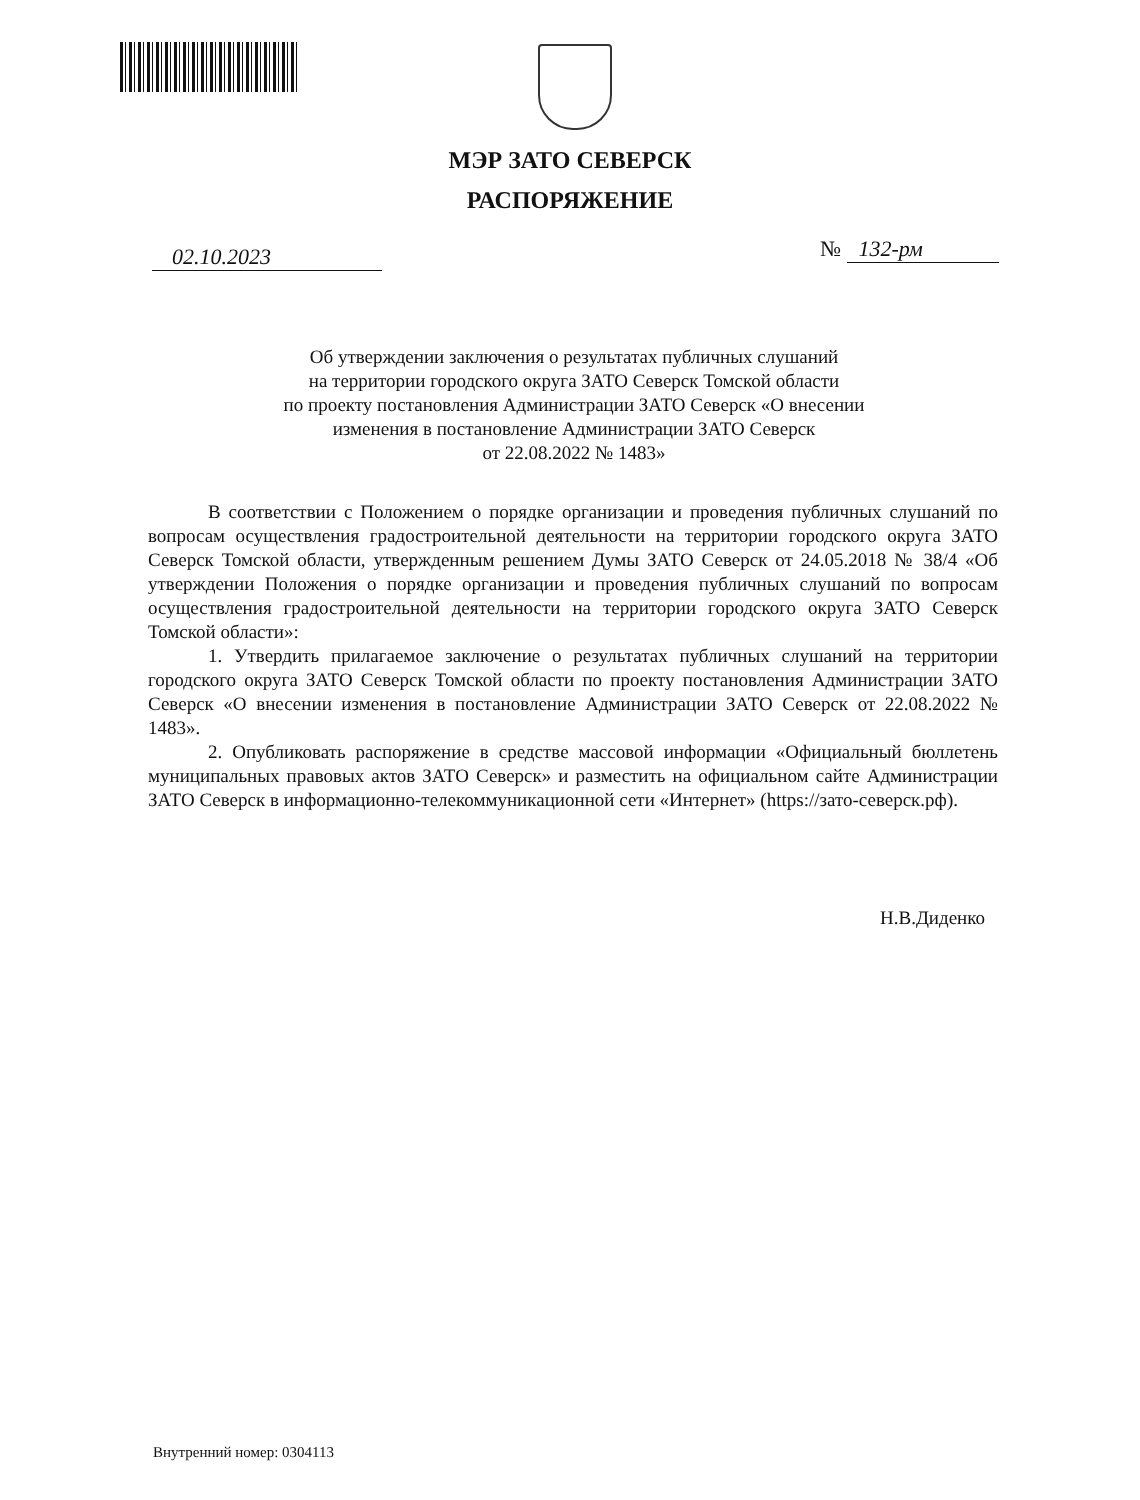МЭР ЗАТО СЕВЕРСК
РАСПОРЯЖЕНИЕ
02.10.2023 № 132-рм
Об утверждении заключения о результатах публичных слушаний
на территории городского округа ЗАТО Северск Томской области
по проекту постановления Администрации ЗАТО Северск «О внесении
изменения в постановление Администрации ЗАТО Северск
от 22.08.2022 № 1483»
В соответствии с Положением о порядке организации и проведения публичных слушаний по вопросам осуществления градостроительной деятельности на территории городского округа ЗАТО Северск Томской области, утвержденным решением Думы ЗАТО Северск от 24.05.2018 № 38/4 «Об утверждении Положения о порядке организации и проведения публичных слушаний по вопросам осуществления градостроительной деятельности на территории городского округа ЗАТО Северск Томской области»:
1. Утвердить прилагаемое заключение о результатах публичных слушаний на территории городского округа ЗАТО Северск Томской области по проекту постановления Администрации ЗАТО Северск «О внесении изменения в постановление Администрации ЗАТО Северск от 22.08.2022 № 1483».
2. Опубликовать распоряжение в средстве массовой информации «Официальный бюллетень муниципальных правовых актов ЗАТО Северск» и разместить на официальном сайте Администрации ЗАТО Северск в информационно-телекоммуникационной сети «Интернет» (https://зато-северск.рф).
Н.В.Диденко
Внутренний номер: 0304113